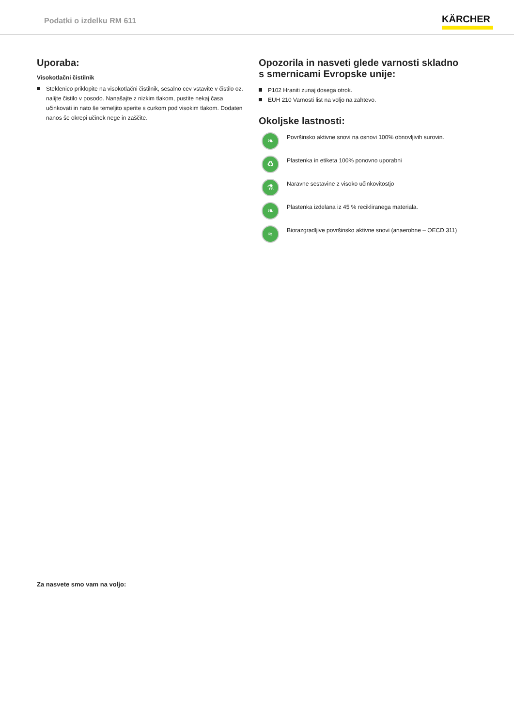Podatki o izdelku RM 611
KÄRCHER
Uporaba:
Visokotlačni čistilnik
Steklenico priklopite na visokotlačni čistilnik, sesalno cev vstavite v čistilo oz. nalijte čistilo v posodo. Nanašajte z nizkim tlakom, pustite nekaj časa učinkovati in nato še temeljito sperite s curkom pod visokim tlakom. Dodaten nanos še okrepi učinek nege in zaščite.
Opozorila in nasveti glede varnosti skladno s smernicami Evropske unije:
P102 Hraniti zunaj dosega otrok.
EUH 210 Varnosti list na voljo na zahtevo.
Okoljske lastnosti:
❧
Površinsko aktivne snovi na osnovi 100% obnovljivih surovin.
♻
Plastenka in etiketa 100% ponovno uporabni
⚗
Naravne sestavine z visoko učinkovitostjo
❧
Plastenka izdelana iz 45 % recikliranega materiala.
≈
Biorazgradljive površinsko aktivne snovi (anaerobne – OECD 311)
Za nasvete smo vam na voljo: